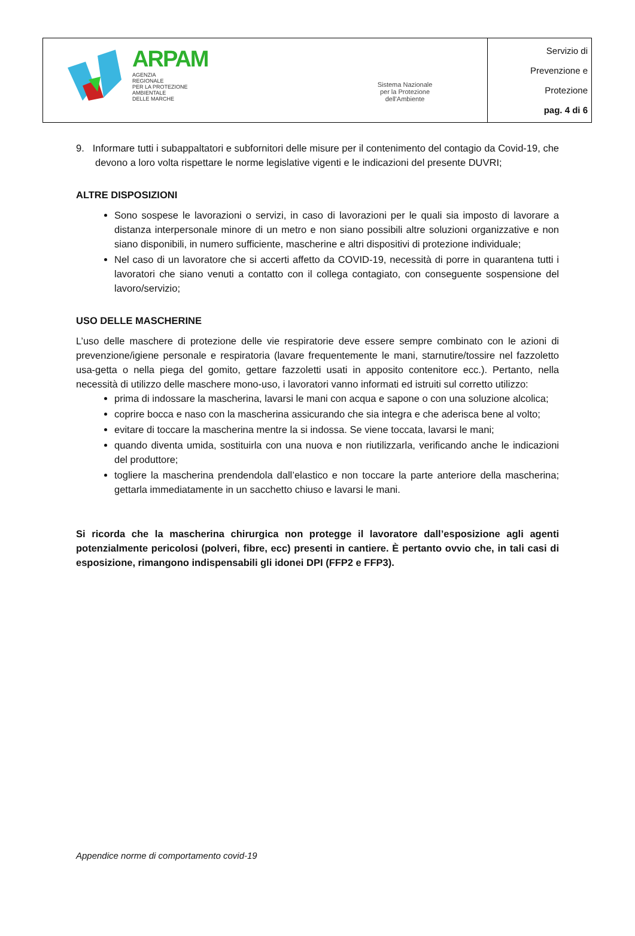| ARPAM AGENZIA REGIONALE PER LA PROTEZIONE AMBIENTALE DELLE MARCHE | Sistema Nazionale per la Protezione dell'Ambiente | Servizio di Prevenzione e Protezione pag. 4 di 6 |
9. Informare tutti i subappaltatori e subfornitori delle misure per il contenimento del contagio da Covid-19, che devono a loro volta rispettare le norme legislative vigenti e le indicazioni del presente DUVRI;
ALTRE DISPOSIZIONI
Sono sospese le lavorazioni o servizi, in caso di lavorazioni per le quali sia imposto di lavorare a distanza interpersonale minore di un metro e non siano possibili altre soluzioni organizzative e non siano disponibili, in numero sufficiente, mascherine e altri dispositivi di protezione individuale;
Nel caso di un lavoratore che si accerti affetto da COVID-19, necessità di porre in quarantena tutti i lavoratori che siano venuti a contatto con il collega contagiato, con conseguente sospensione del lavoro/servizio;
USO DELLE MASCHERINE
L’uso delle maschere di protezione delle vie respiratorie deve essere sempre combinato con le azioni di prevenzione/igiene personale e respiratoria (lavare frequentemente le mani, starnutire/tossire nel fazzoletto usa-getta o nella piega del gomito, gettare fazzoletti usati in apposito contenitore ecc.). Pertanto, nella necessità di utilizzo delle maschere mono-uso, i lavoratori vanno informati ed istruiti sul corretto utilizzo:
prima di indossare la mascherina, lavarsi le mani con acqua e sapone o con una soluzione alcolica;
coprire bocca e naso con la mascherina assicurando che sia integra e che aderisca bene al volto;
evitare di toccare la mascherina mentre la si indossa. Se viene toccata, lavarsi le mani;
quando diventa umida, sostituirla con una nuova e non riutilizzarla, verificando anche le indicazioni del produttore;
togliere la mascherina prendendola dall’elastico e non toccare la parte anteriore della mascherina; gettarla immediatamente in un sacchetto chiuso e lavarsi le mani.
Si ricorda che la mascherina chirurgica non protegge il lavoratore dall’esposizione agli agenti potenzialmente pericolosi (polveri, fibre, ecc) presenti in cantiere. È pertanto ovvio che, in tali casi di esposizione, rimangono indispensabili gli idonei DPI (FFP2 e FFP3).
Appendice norme di comportamento covid-19